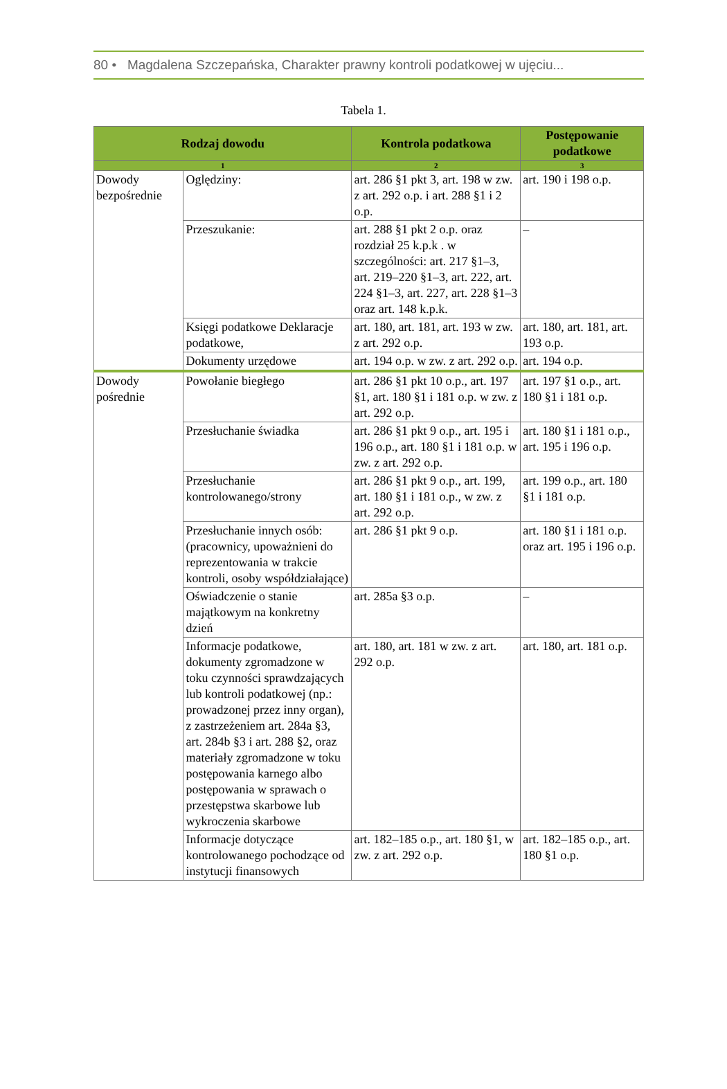80 • Magdalena Szczepańska, Charakter prawny kontroli podatkowej w ujęciu...
Tabela 1.
| Rodzaj dowodu | | Kontrola podatkowa | Postępowanie podatkowe |
| --- | --- | --- | --- |
| 1 | | 2 | 3 |
| Dowody bezpośrednie | Oględziny: | art. 286 §1 pkt 3, art. 198 w zw. z art. 292 o.p. i art. 288 §1 i 2 o.p. | art. 190 i 198 o.p. |
| | Przeszukanie: | art. 288 §1 pkt 2 o.p. oraz rozdział 25 k.p.k . w szczególności: art. 217 §1–3, art. 219–220 §1–3, art. 222, art. 224 §1–3, art. 227, art. 228 §1–3 oraz art. 148 k.p.k. | – |
| | Księgi podatkowe Deklaracje podatkowe, | art. 180, art. 181, art. 193 w zw. z art. 292 o.p. | art. 180, art. 181, art. 193 o.p. |
| | Dokumenty urzędowe | art. 194 o.p. w zw. z art. 292 o.p. | art. 194 o.p. |
| Dowody pośrednie | Powołanie biegłego | art. 286 §1 pkt 10 o.p., art. 197 §1, art. 180 §1 i 181 o.p. w zw. z art. 292 o.p. | art. 197 §1 o.p., art. 180 §1 i 181 o.p. |
| | Przesłuchanie świadka | art. 286 §1 pkt 9 o.p., art. 195 i 196 o.p., art. 180 §1 i 181 o.p. w zw. z art. 292 o.p. | art. 180 §1 i 181 o.p., art. 195 i 196 o.p. |
| | Przesłuchanie kontrolowanego/strony | art. 286 §1 pkt 9 o.p., art. 199, art. 180 §1 i 181 o.p., w zw. z art. 292 o.p. | art. 199 o.p., art. 180 §1 i 181 o.p. |
| | Przesłuchanie innych osób: (pracownicy, upoważnieni do reprezentowania w trakcie kontroli, osoby współdziałające) | art. 286 §1 pkt 9 o.p. | art. 180 §1 i 181 o.p. oraz art. 195 i 196 o.p. |
| | Oświadczenie o stanie majątkowym na konkretny dzień | art. 285a §3 o.p. | – |
| | Informacje podatkowe, dokumenty zgromadzone w toku czynności sprawdzających lub kontroli podatkowej (np.: prowadzonej przez inny organ), z zastrzeżeniem art. 284a §3, art. 284b §3 i art. 288 §2, oraz materiały zgromadzone w toku postępowania karnego albo postępowania w sprawach o przestępstwa skarbowe lub wykroczenia skarbowe | art. 180, art. 181 w zw. z art. 292 o.p. | art. 180, art. 181 o.p. |
| | Informacje dotyczące kontrolowanego pochodzące od instytucji finansowych | art. 182–185 o.p., art. 180 §1, w zw. z art. 292 o.p. | art. 182–185 o.p., art. 180 §1 o.p. |